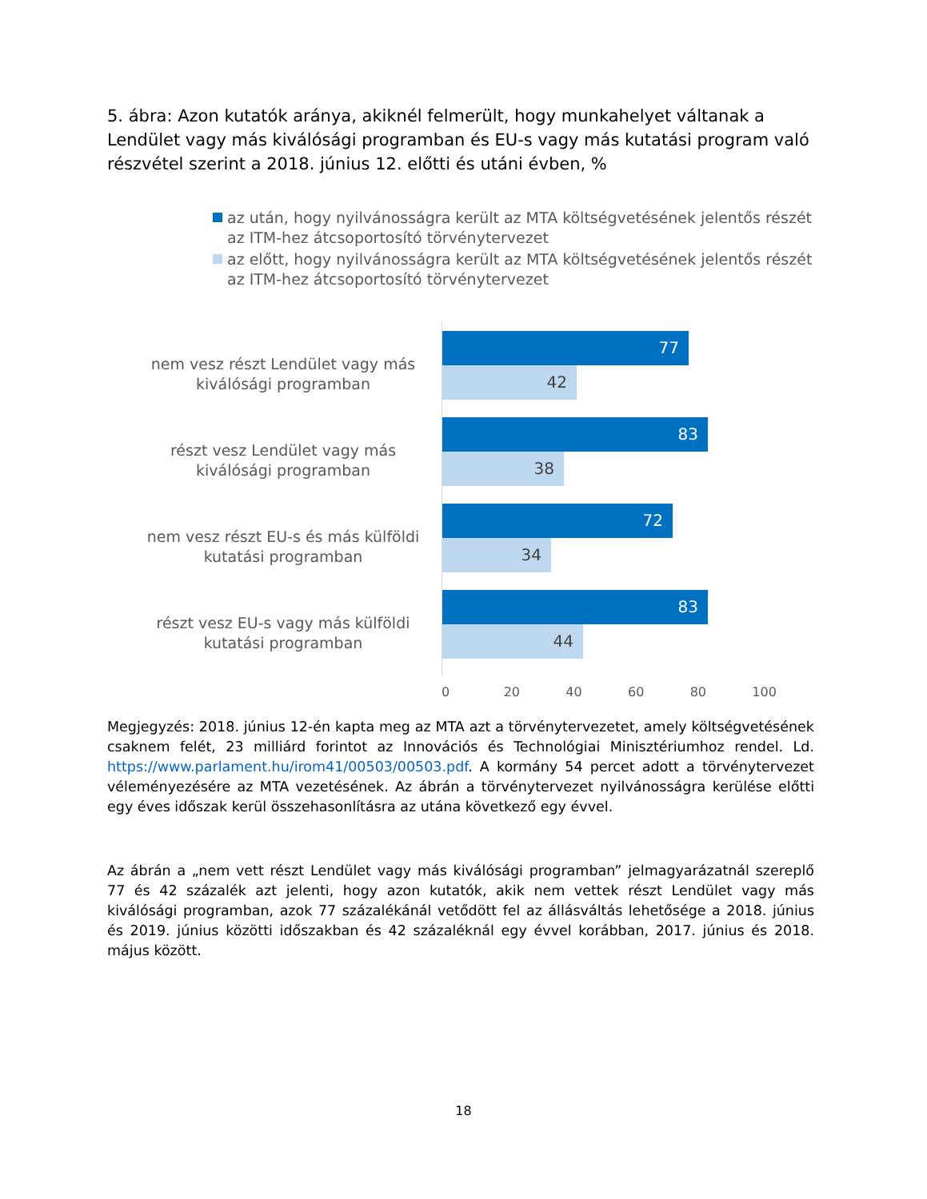5. ábra: Azon kutatók aránya, akiknél felmerült, hogy munkahelyet váltanak a Lendület vagy más kiválósági programban és EU-s vagy más kutatási program való részvétel szerint a 2018. június 12. előtti és utáni évben, %
az után, hogy nyilvánosságra került az MTA költségvetésének jelentős részét az ITM-hez átcsoportosító törvénytervezet
az előtt, hogy nyilvánosságra került az MTA költségvetésének jelentős részét az ITM-hez átcsoportosító törvénytervezet
nem vesz részt Lendület vagy más kiválósági programban
részt vesz Lendület vagy más kiválósági programban
nem vesz részt EU-s és más külföldi kutatási programban
részt vesz EU-s vagy más külföldi kutatási programban
77
42
83
38
72
34
83
44
0 20 40 60 80 100
Megjegyzés: 2018. június 12-én kapta meg az MTA azt a törvénytervezetet, amely költségvetésének csaknem felét, 23 milliárd forintot az Innovációs és Technológiai Minisztériumhoz rendel. Ld. https://www.parlament.hu/irom41/00503/00503.pdf. A kormány 54 percet adott a törvénytervezet véleményezésére az MTA vezetésének. Az ábrán a törvénytervezet nyilvánosságra kerülése előtti egy éves időszak kerül összehasonlításra az utána következő egy évvel.
Az ábrán a „nem vett részt Lendület vagy más kiválósági programban” jelmagyarázatnál szereplő 77 és 42 százalék azt jelenti, hogy azon kutatók, akik nem vettek részt Lendület vagy más kiválósági programban, azok 77 százalékánál vetődött fel az állásváltás lehetősége a 2018. június és 2019. június közötti időszakban és 42 százaléknál egy évvel korábban, 2017. június és 2018. május között.
18